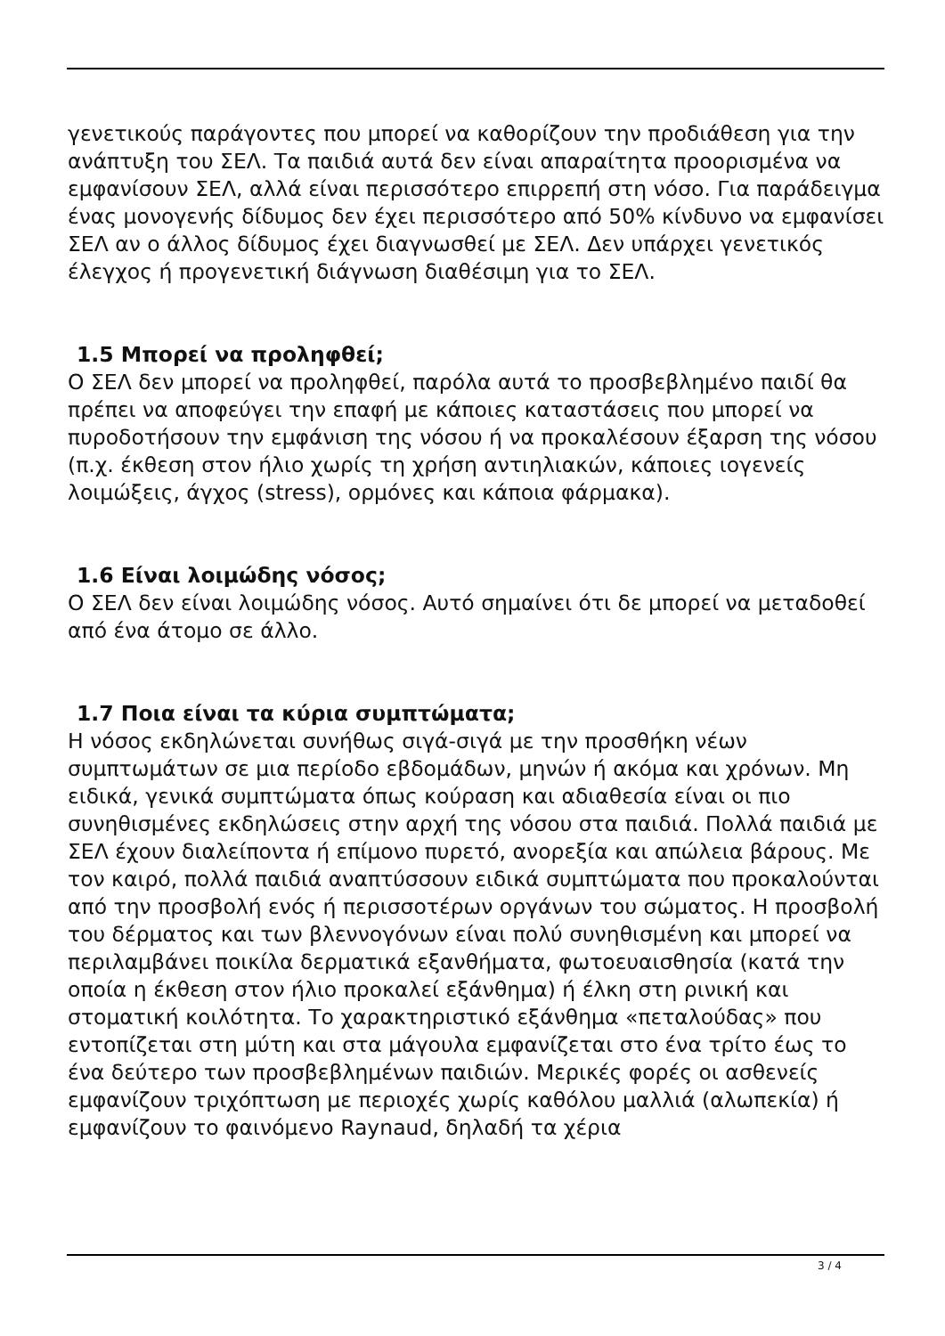γενετικούς παράγοντες που μπορεί να καθορίζουν την προδιάθεση για την ανάπτυξη του ΣΕΛ. Τα παιδιά αυτά δεν είναι απαραίτητα προορισμένα να εμφανίσουν ΣΕΛ, αλλά είναι περισσότερο επιρρεπή στη νόσο. Για παράδειγμα ένας μονογενής δίδυμος δεν έχει περισσότερο από 50% κίνδυνο να εμφανίσει ΣΕΛ αν ο άλλος δίδυμος έχει διαγνωσθεί με ΣΕΛ. Δεν υπάρχει γενετικός έλεγχος ή προγενετική διάγνωση διαθέσιμη για το ΣΕΛ.
1.5 Μπορεί να προληφθεί;
Ο ΣΕΛ δεν μπορεί να προληφθεί, παρόλα αυτά το προσβεβλημένο παιδί θα πρέπει να αποφεύγει την επαφή με κάποιες καταστάσεις που μπορεί να πυροδοτήσουν την εμφάνιση της νόσου ή να προκαλέσουν έξαρση της νόσου (π.χ. έκθεση στον ήλιο χωρίς τη χρήση αντιηλιακών, κάποιες ιογενείς λοιμώξεις, άγχος (stress), ορμόνες και κάποια φάρμακα).
1.6 Είναι λοιμώδης νόσος;
Ο ΣΕΛ δεν είναι λοιμώδης νόσος. Αυτό σημαίνει ότι δε μπορεί να μεταδοθεί από ένα άτομο σε άλλο.
1.7 Ποια είναι τα κύρια συμπτώματα;
Η νόσος εκδηλώνεται συνήθως σιγά-σιγά με την προσθήκη νέων συμπτωμάτων σε μια περίοδο εβδομάδων, μηνών ή ακόμα και χρόνων. Μη ειδικά, γενικά συμπτώματα όπως κούραση και αδιαθεσία είναι οι πιο συνηθισμένες εκδηλώσεις στην αρχή της νόσου στα παιδιά. Πολλά παιδιά με ΣΕΛ έχουν διαλείποντα ή επίμονο πυρετό, ανορεξία και απώλεια βάρους. Με τον καιρό, πολλά παιδιά αναπτύσσουν ειδικά συμπτώματα που προκαλούνται από την προσβολή ενός ή περισσοτέρων οργάνων του σώματος. Η προσβολή του δέρματος και των βλεννογόνων είναι πολύ συνηθισμένη και μπορεί να περιλαμβάνει ποικίλα δερματικά εξανθήματα, φωτοευαισθησία (κατά την οποία η έκθεση στον ήλιο προκαλεί εξάνθημα) ή έλκη στη ρινική και στοματική κοιλότητα. Το χαρακτηριστικό εξάνθημα «πεταλούδας» που εντοπίζεται στη μύτη και στα μάγουλα εμφανίζεται στο ένα τρίτο έως το ένα δεύτερο των προσβεβλημένων παιδιών. Μερικές φορές οι ασθενείς εμφανίζουν τριχόπτωση με περιοχές χωρίς καθόλου μαλλιά (αλωπεκία) ή εμφανίζουν το φαινόμενο Raynaud, δηλαδή τα χέρια
3 / 4